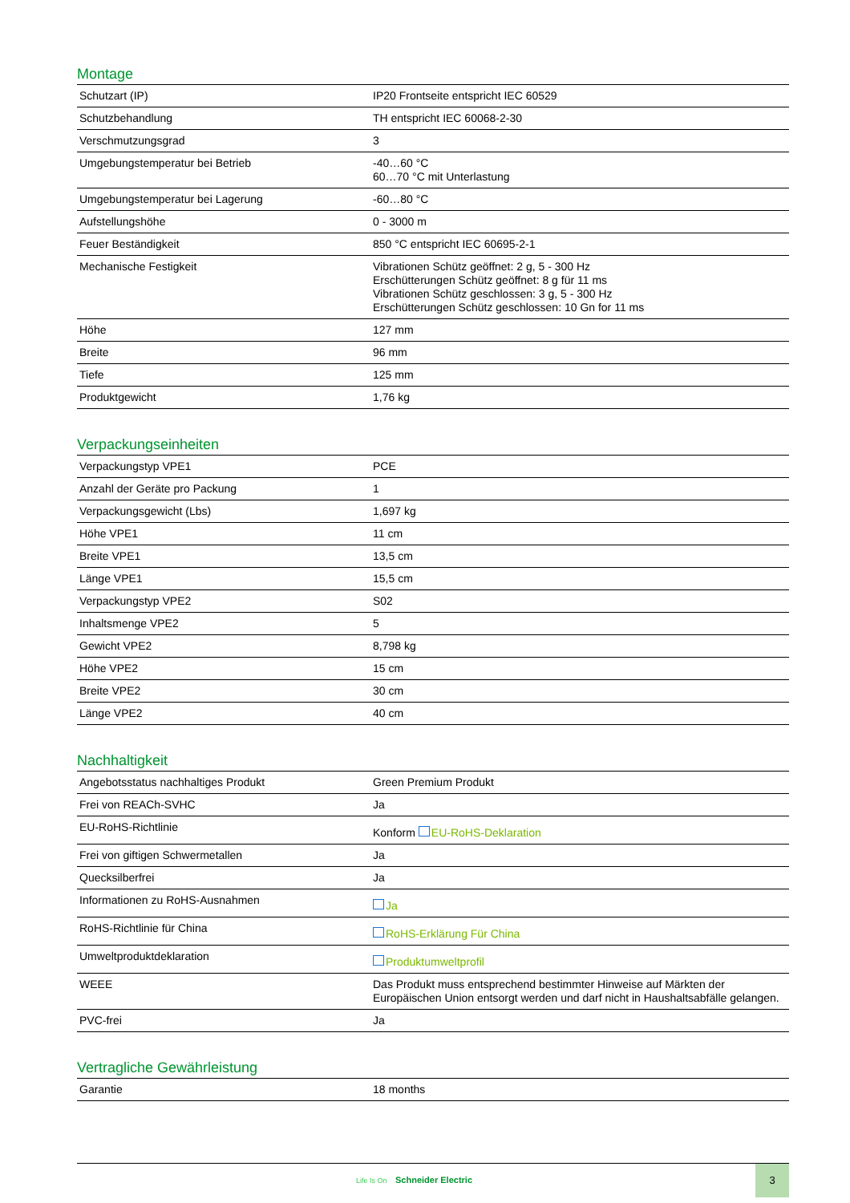Montage
| Schutzart (IP) | IP20 Frontseite entspricht IEC 60529 |
| Schutzbehandlung | TH entspricht IEC 60068-2-30 |
| Verschmutzungsgrad | 3 |
| Umgebungstemperatur bei Betrieb | -40…60 °C 60…70 °C mit Unterlastung |
| Umgebungstemperatur bei Lagerung | -60…80 °C |
| Aufstellungshöhe | 0 - 3000 m |
| Feuer Beständigkeit | 850 °C entspricht IEC 60695-2-1 |
| Mechanische Festigkeit | Vibrationen Schütz geöffnet: 2 g, 5 - 300 Hz Erschütterungen Schütz geöffnet: 8 g für 11 ms Vibrationen Schütz geschlossen: 3 g, 5 - 300 Hz Erschütterungen Schütz geschlossen: 10 Gn for 11 ms |
| Höhe | 127 mm |
| Breite | 96 mm |
| Tiefe | 125 mm |
| Produktgewicht | 1,76 kg |
Verpackungseinheiten
| Verpackungstyp VPE1 | PCE |
| Anzahl der Geräte pro Packung | 1 |
| Verpackungsgewicht (Lbs) | 1,697 kg |
| Höhe VPE1 | 11 cm |
| Breite VPE1 | 13,5 cm |
| Länge VPE1 | 15,5 cm |
| Verpackungstyp VPE2 | S02 |
| Inhaltsmenge VPE2 | 5 |
| Gewicht VPE2 | 8,798 kg |
| Höhe VPE2 | 15 cm |
| Breite VPE2 | 30 cm |
| Länge VPE2 | 40 cm |
Nachhaltigkeit
| Angebotsstatus nachhaltiges Produkt | Green Premium Produkt |
| Frei von REACh-SVHC | Ja |
| EU-RoHS-Richtlinie | Konform EU-RoHS-Deklaration |
| Frei von giftigen Schwermetallen | Ja |
| Quecksilberfrei | Ja |
| Informationen zu RoHS-Ausnahmen | Ja |
| RoHS-Richtlinie für China | RoHS-Erklärung Für China |
| Umweltproduktdeklaration | Produktumweltprofil |
| WEEE | Das Produkt muss entsprechend bestimmter Hinweise auf Märkten der Europäischen Union entsorgt werden und darf nicht in Haushaltsabfälle gelangen. |
| PVC-frei | Ja |
Vertragliche Gewährleistung
| Garantie | 18 months |
Life Is On Schneider Electric
3